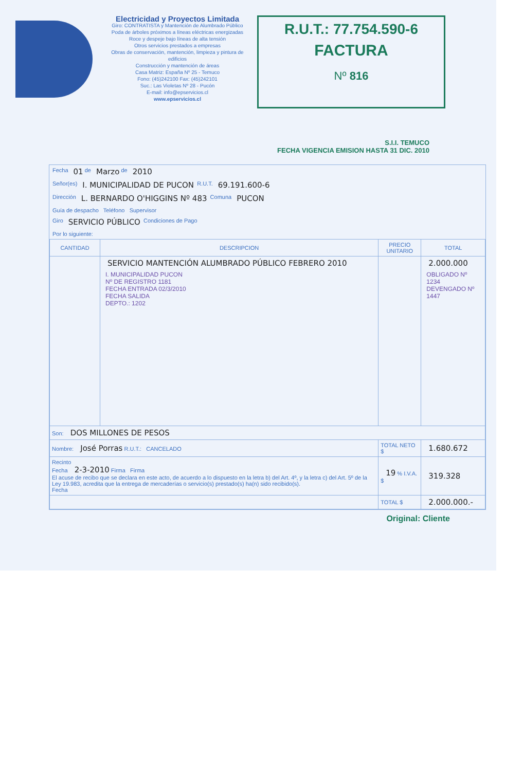Electricidad y Proyectos Limitada
Giro: CONTRATISTA y Mantención de Alumbrado Público
Poda de árboles próximos a líneas eléctricas energizadas
Roce y despeje bajo líneas de alta tensión
Otros servicios prestados a empresas
Obras de conservación, mantención, limpieza y pintura de edificios
Construcción y mantención de áreas
Casa Matriz: España Nº 25 - Temuco
Fono: (45)242100 Fax: (45)242101
Suc.: Las Violetas Nº 28 - Pucón
E-mail: info@epservicios.cl
www.epservicios.cl
R.U.T.: 77.754.590-6
FACTURA
Nº 816
S.I.I. TEMUCO
FECHA VIGENCIA EMISION HASTA 31 DIC. 2010
Fecha 01 de Marzo de 2010
Señor(es) I. MUNICIPALIDAD DE PUCON R.U.T. 69.191.600-6
Dirección L. BERNARDO O'HIGGINS Nº 483 Comuna PUCON
Guía de despacho Teléfono Supervisor
Giro SERVICIO PÚBLICO Condiciones de Pago
Por lo siguiente:
| CANTIDAD | DESCRIPCION | PRECIO UNITARIO | TOTAL |
| --- | --- | --- | --- |
| | SERVICIO MANTENCIÓN ALUMBRADO PÚBLICO FEBRERO 2010 I. MUNICIPALIDAD PUCON Nº DE REGISTRO 1181 FECHA ENTRADA 02/3/2010 FECHA SALIDA DEPTO.: 1202 | | 2.000.000 OBLIGADO Nº 1234 DEVENGADO Nº 1447 |
| Son: DOS MILLONES DE PESOS | | | |
| Nombre: José Porras R.U.T.: CANCELADO | | TOTAL NETO $ | 1.680.672 |
| Recinto Fecha 2-3-2010 Firma Firma El acuse de recibo que se declara en este acto, de acuerdo a lo dispuesto en la letra b) del Art. 4º, y la letra c) del Art. 5º de la Ley 19.983, acredita que la entrega de mercaderías o servicio(s) prestado(s) ha(n) sido recibido(s). Fecha | | 19 % I.V.A. $ | 319.328 |
| | | TOTAL $ | 2.000.000.- |
Original: Cliente